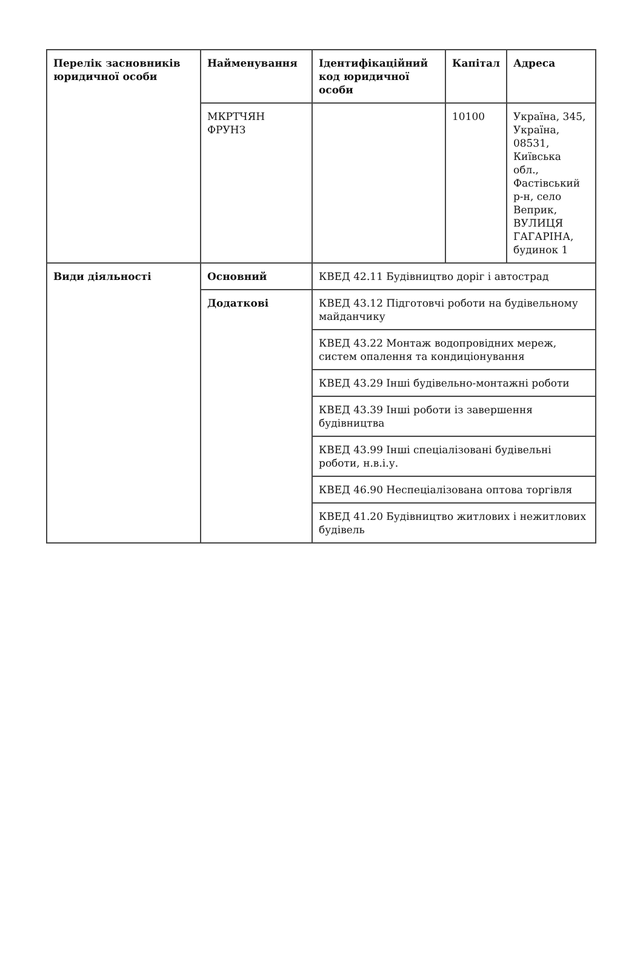| Перелік засновників юридичної особи | Найменування | Ідентифікаційний код юридичної особи | Капітал | Адреса |
| --- | --- | --- | --- | --- |
| | МКРТЧЯН ФРУНЗ | | 10100 | Україна, 345, Україна, 08531, Київська обл., Фастівський р-н, село Веприк, ВУЛИЦЯ ГАГАРІНА, будинок 1 |
| Види діяльності | Основний | КВЕД 42.11 Будівництво доріг і автострад | | |
| | Додаткові | КВЕД 43.12 Підготовчі роботи на будівельному майданчику | | |
| | | КВЕД 43.22 Монтаж водопровідних мереж, систем опалення та кондиціонування | | |
| | | КВЕД 43.29 Інші будівельно-монтажні роботи | | |
| | | КВЕД 43.39 Інші роботи із завершення будівництва | | |
| | | КВЕД 43.99 Інші спеціалізовані будівельні роботи, н.в.і.у. | | |
| | | КВЕД 46.90 Неспеціалізована оптова торгівля | | |
| | | КВЕД 41.20 Будівництво житлових і нежитлових будівель | | |